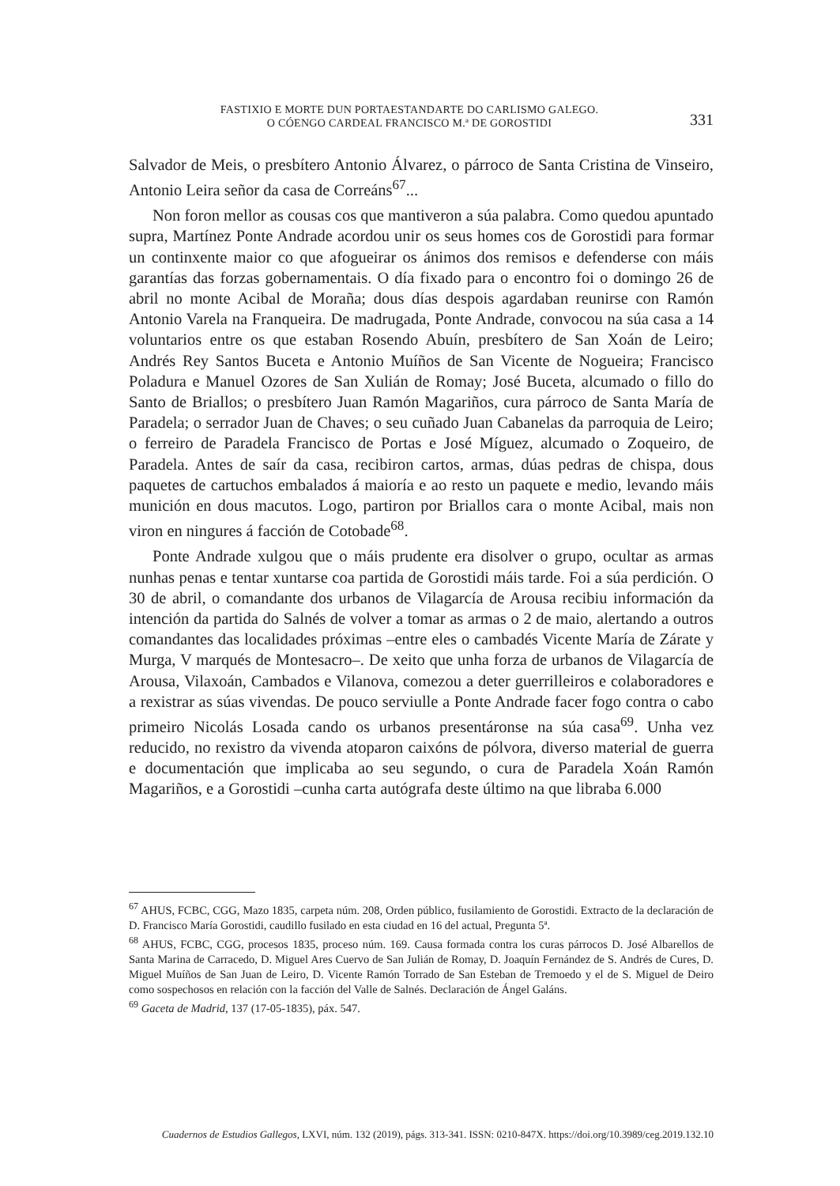FASTIXIO E MORTE DUN PORTAESTANDARTE DO CARLISMO GALEGO.
O CÓENGO CARDEAL FRANCISCO M.ª DE GOROSTIDI
331
Salvador de Meis, o presbítero Antonio Álvarez, o párroco de Santa Cristina de Vinseiro, Antonio Leira señor da casa de Correáns<sup>67</sup>...
Non foron mellor as cousas cos que mantiveron a súa palabra. Como quedou apuntado supra, Martínez Ponte Andrade acordou unir os seus homes cos de Gorostidi para formar un continxente maior co que afogueirar os ánimos dos remisos e defenderse con máis garantías das forzas gobernamentais. O día fixado para o encontro foi o domingo 26 de abril no monte Acibal de Moraña; dous días despois agardaban reunirse con Ramón Antonio Varela na Franqueira. De madrugada, Ponte Andrade, convocou na súa casa a 14 voluntarios entre os que estaban Rosendo Abuín, presbítero de San Xoán de Leiro; Andrés Rey Santos Buceta e Antonio Muíños de San Vicente de Nogueira; Francisco Poladura e Manuel Ozores de San Xulián de Romay; José Buceta, alcumado o fillo do Santo de Briallos; o presbítero Juan Ramón Magariños, cura párroco de Santa María de Paradela; o serrador Juan de Chaves; o seu cuñado Juan Cabanelas da parroquia de Leiro; o ferreiro de Paradela Francisco de Portas e José Míguez, alcumado o Zoqueiro, de Paradela. Antes de saír da casa, recibiron cartos, armas, dúas pedras de chispa, dous paquetes de cartuchos embalados á maioría e ao resto un paquete e medio, levando máis munición en dous macutos. Logo, partiron por Briallos cara o monte Acibal, mais non viron en ningures á facción de Cotobade<sup>68</sup>.
Ponte Andrade xulgou que o máis prudente era disolver o grupo, ocultar as armas nunhas penas e tentar xuntarse coa partida de Gorostidi máis tarde. Foi a súa perdición. O 30 de abril, o comandante dos urbanos de Vilagarcía de Arousa recibiu información da intención da partida do Salnés de volver a tomar as armas o 2 de maio, alertando a outros comandantes das localidades próximas –entre eles o cambadés Vicente María de Zárate y Murga, V marqués de Montesacro–. De xeito que unha forza de urbanos de Vilagarcía de Arousa, Vilaxoán, Cambados e Vilanova, comezou a deter guerrilleiros e colaboradores e a rexistrar as súas vivendas. De pouco serviulle a Ponte Andrade facer fogo contra o cabo primeiro Nicolás Losada cando os urbanos presentáronse na súa casa<sup>69</sup>. Unha vez reducido, no rexistro da vivenda atoparon caixóns de pólvora, diverso material de guerra e documentación que implicaba ao seu segundo, o cura de Paradela Xoán Ramón Magariños, e a Gorostidi –cunha carta autógrafa deste último na que libraba 6.000
<sup>67</sup> AHUS, FCBC, CGG, Mazo 1835, carpeta núm. 208, Orden público, fusilamiento de Gorostidi. Extracto de la declaración de D. Francisco María Gorostidi, caudillo fusilado en esta ciudad en 16 del actual, Pregunta 5ª.
<sup>68</sup> AHUS, FCBC, CGG, procesos 1835, proceso núm. 169. Causa formada contra los curas párrocos D. José Albarellos de Santa Marina de Carracedo, D. Miguel Ares Cuervo de San Julián de Romay, D. Joaquín Fernández de S. Andrés de Cures, D. Miguel Muíños de San Juan de Leiro, D. Vicente Ramón Torrado de San Esteban de Tremoedo y el de S. Miguel de Deiro como sospechosos en relación con la facción del Valle de Salnés. Declaración de Ángel Galáns.
<sup>69</sup> Gaceta de Madrid, 137 (17-05-1835), páx. 547.
Cuadernos de Estudios Gallegos, LXVI, núm. 132 (2019), págs. 313-341. ISSN: 0210-847X. https://doi.org/10.3989/ceg.2019.132.10